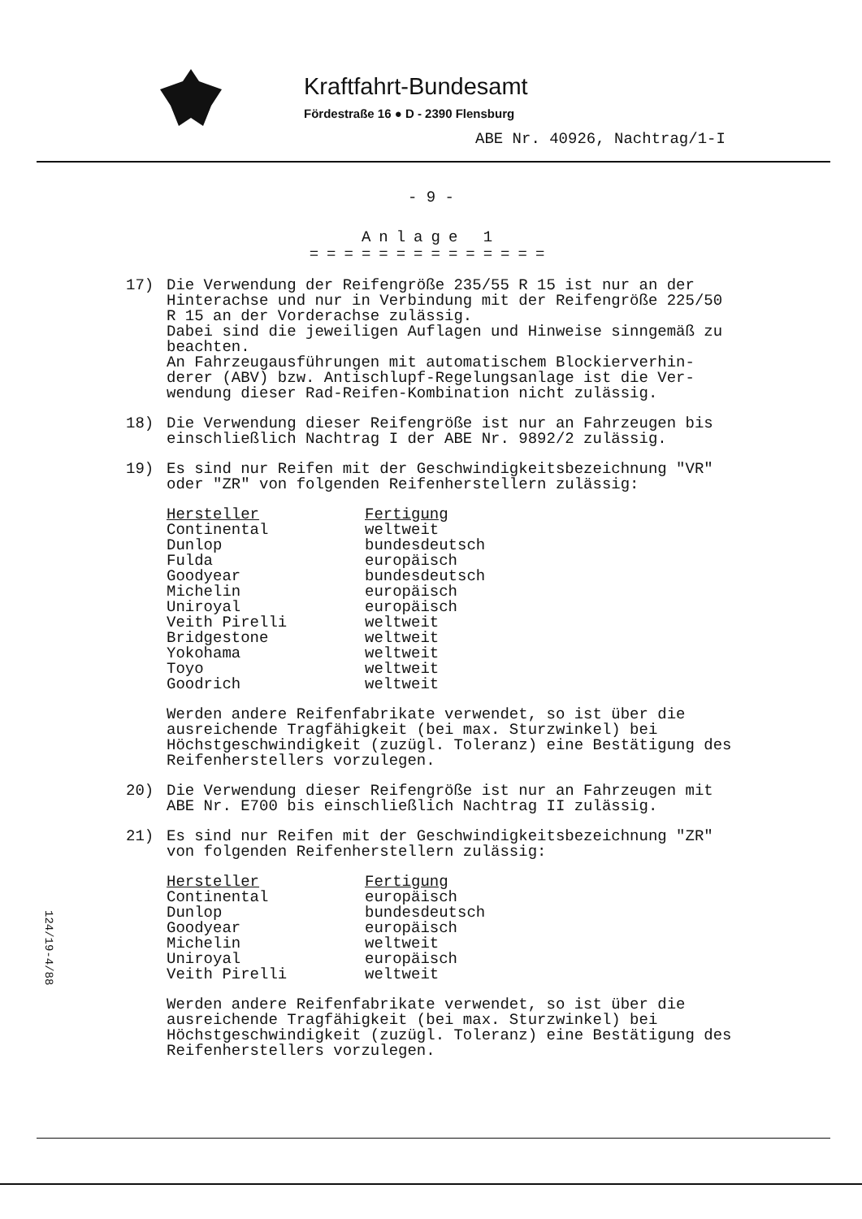Kraftfahrt-Bundesamt
Fördestraße 16 ● D - 2390 Flensburg
ABE Nr. 40926, Nachtrag/1-I
- 9 -
Anlage 1
==============
17) Die Verwendung der Reifengröße 235/55 R 15 ist nur an der Hinterachse und nur in Verbindung mit der Reifengröße 225/50 R 15 an der Vorderachse zulässig.
Dabei sind die jeweiligen Auflagen und Hinweise sinngemäß zu beachten.
An Fahrzeugausführungen mit automatischem Blockierverhin-derer (ABV) bzw. Antischlupf-Regelungsanlage ist die Ver-wendung dieser Rad-Reifen-Kombination nicht zulässig.
18) Die Verwendung dieser Reifengröße ist nur an Fahrzeugen bis einschließlich Nachtrag I der ABE Nr. 9892/2 zulässig.
19) Es sind nur Reifen mit der Geschwindigkeitsbezeichnung "VR" oder "ZR" von folgenden Reifenherstellern zulässig:
| Hersteller | Fertigung |
| --- | --- |
| Continental | weltweit |
| Dunlop | bundesdeutsch |
| Fulda | europäisch |
| Goodyear | bundesdeutsch |
| Michelin | europäisch |
| Uniroyal | europäisch |
| Veith Pirelli | weltweit |
| Bridgestone | weltweit |
| Yokohama | weltweit |
| Toyo | weltweit |
| Goodrich | weltweit |
Werden andere Reifenfabrikate verwendet, so ist über die ausreichende Tragfähigkeit (bei max. Sturzwinkel) bei Höchstgeschwindigkeit (zuzügl. Toleranz) eine Bestätigung des Reifenherstellers vorzulegen.
20) Die Verwendung dieser Reifengröße ist nur an Fahrzeugen mit ABE Nr. E700 bis einschließlich Nachtrag II zulässig.
21) Es sind nur Reifen mit der Geschwindigkeitsbezeichnung "ZR" von folgenden Reifenherstellern zulässig:
| Hersteller | Fertigung |
| --- | --- |
| Continental | europäisch |
| Dunlop | bundesdeutsch |
| Goodyear | europäisch |
| Michelin | weltweit |
| Uniroyal | europäisch |
| Veith Pirelli | weltweit |
Werden andere Reifenfabrikate verwendet, so ist über die ausreichende Tragfähigkeit (bei max. Sturzwinkel) bei Höchstgeschwindigkeit (zuzügl. Toleranz) eine Bestätigung des Reifenherstellers vorzulegen.
124/19-4/88